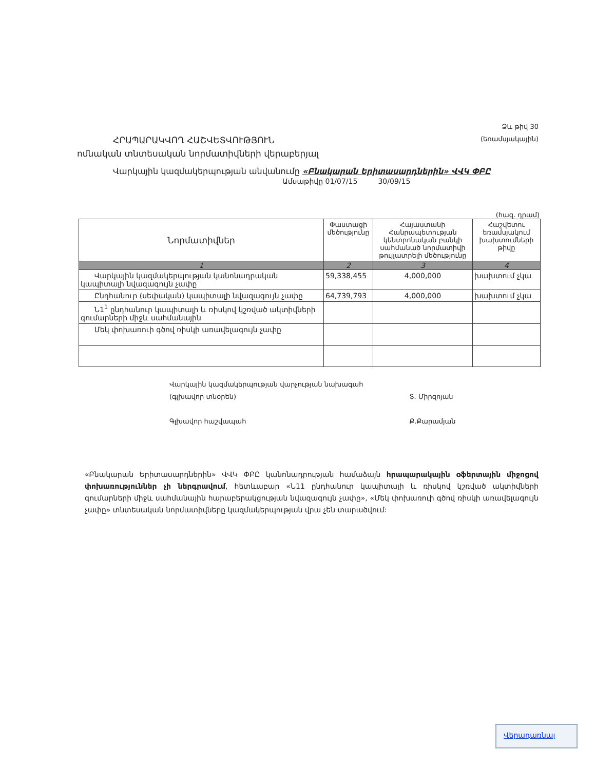ՀՐԱՊԱՐԱԿՎՈՂ ՀԱՇՎԵՏՎՈՒԹՅՈՒՆ
ոմնական տնտեսական նորմատիվների վերաբերյալ
Ձև թիվ 30
(եռամսյակային)
Վարկային կազմակերպության անվանումը «Բնակարան Երիտասարդներին» ՎՎԿ ՓԲԸ
Ամսաթիվը 01/07/15 30/09/15
(հազ. դրամ)
| Նորմատիվներ | Փաստացի մեծությունը | Հայաստանի Հանրապետության կենտրոնական բանկի սահմանած նորմատիվի թույլատրելի մեծությունը | Հաշվետու եռամսյակում խախտումների թիվը |
| --- | --- | --- | --- |
| 1 | 2 | 3 | 4 |
| Վարկային կազմակերպության կանոնադրական կապիտալի նվազագույն չափը | 59,338,455 | 4,000,000 | խախտում չկա |
| Ընդհանուր (սեփական) կապիտալի նվազագույն չափը | 64,739,793 | 4,000,000 | խախտում չկա |
| Ն1<sup>1</sup> ընդհանուր կապիտալի և ռիսկով կշռված ակտիվների գումարների միջև սահմանային | | | |
| Մեկ փոխառուի գծով ռիսկի առավելագույն չափը | | | |
Վարկային կազմակերպության վարչության նախագահ
(գլխավոր տնօրեն)
Գլխավոր հաշվապահ
Տ. Միրզոյան
Ք.Քարամյան
«Բնակարան Երիտասարդներին» ՎՎԿ ՓԲԸ կանոնադրության համաձայն հրապարակային օֆերտային միջոցով փոխառություններ չի ներգրավում, հետևաբար «Ն11 ընդհանուր կապիտալի և ռիսկով կշռված ակտիվների գումարների միջև սահմանային հարաբերակցության նվազագույն չափը», «Մեկ փոխառուի գծով ռիսկի առավելագույն չափը» տնտեսական նորմատիվները կազմակերպության վրա չեն տարածվում:
Վերադառնալ